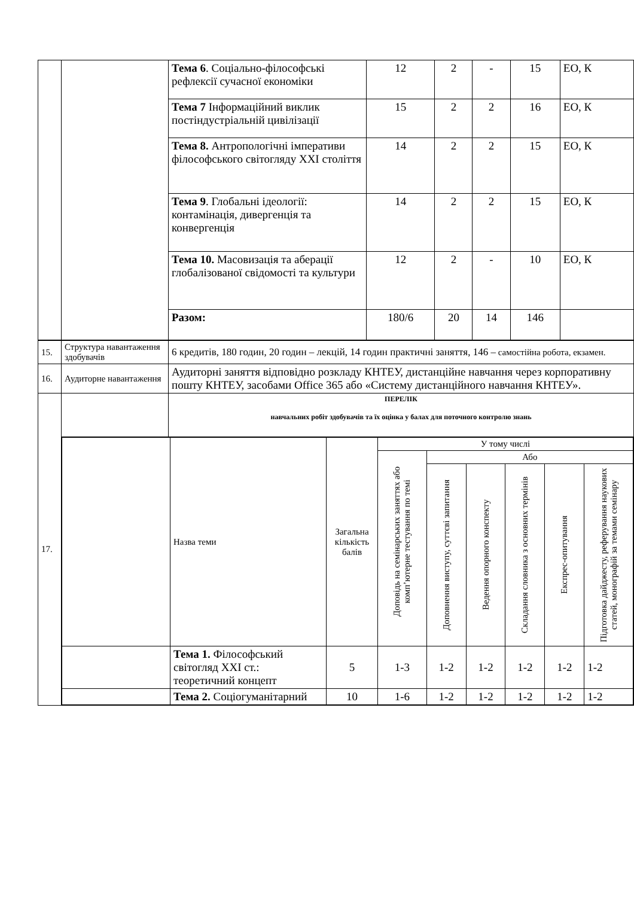| | | Тема 6 . Соціально-філософські рефлексії сучасної економіки | 12 | 2 | - | 15 | ЕО, К |
| | | Тема 7 Інформаційний виклик постіндустріальній цивілізації | 15 | 2 | 2 | 16 | ЕО, К |
| | | Тема 8. Антропологічні імперативи філософського світогляду XXI століття | 14 | 2 | 2 | 15 | ЕО, К |
| | | Тема 9 . Глобальні ідеології: контамінація, дивергенція та конвергенція | 14 | 2 | 2 | 15 | ЕО, К |
| | | Тема 10. Масовизація та аберації глобалізованої свідомості та культури | 12 | 2 | - | 10 | ЕО, К |
| | | Разом: | 180/6 | 20 | 14 | 146 | |
| 15. | Структура навантаження здобувачів | 6 кредитів, 180 годин, 20 годин – лекцій, 14 годин практичні заняття, 146 – самостійна робота, екзамен. |
| 16. | Аудиторне навантаження | Аудиторні заняття відповідно розкладу КНТЕУ, дистанційне навчання через корпоративну пошту КНТЕУ, засобами Office 365 або «Систему дистанційного навчання КНТЕУ». |
| 17. | | ПЕРЕЛІК навчальних робіт здобувачів та їх оцінка у балах для поточного контролю знань |
| | / / Назва теми / Загальна кількість балів / У тому числі / / / / / / / / / / Доповідь на семінарських заняттях або комп’ютерне тестування по темі / Або / / / / / / / / / / Доповнення виступу, суттєві запитання / Ведення опорного конспекту / Складання словника з основних термінів / Експрес-опитування / Підготовка дайджесту, реферування наукових статей, монографій за темами семінару / / / Тема 1. Філософський світогляд XXI ст.: теоретичний концепт / 5 / 1-3 / 1-2 / 1-2 / 1-2 / 1-2 / 1-2 / / / Тема 2. Соціогуманітарний / 10 / 1-6 / 1-2 / 1-2 / 1-2 / 1-2 / 1-2 / | |